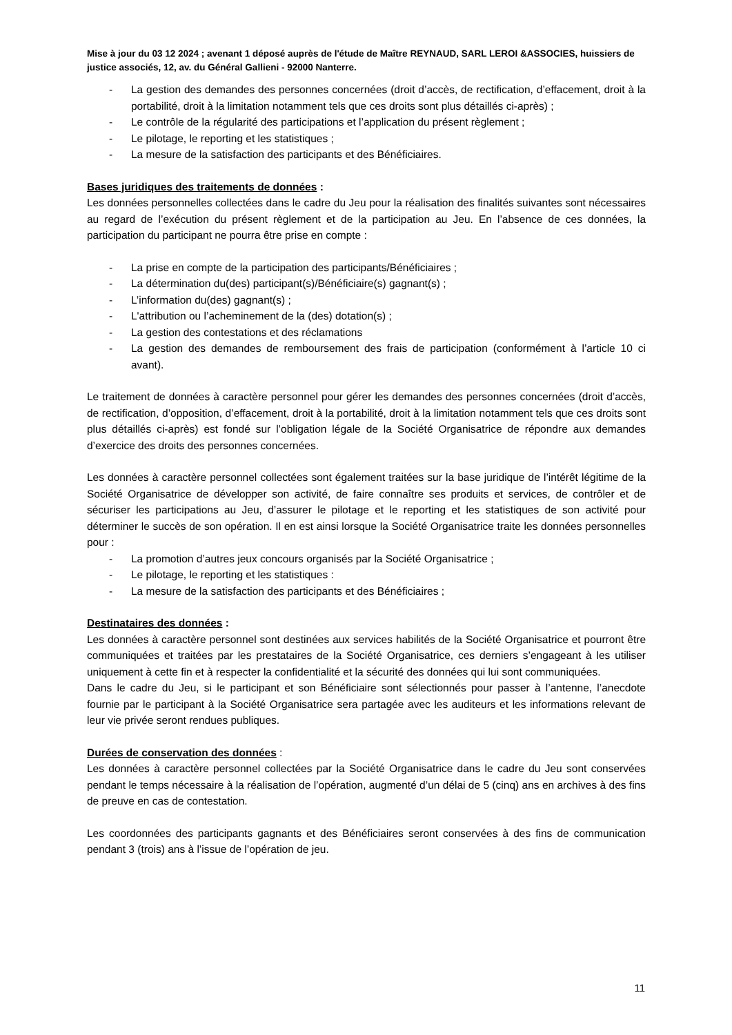Mise à jour du 03 12 2024 ; avenant 1 déposé auprès de l'étude de Maître REYNAUD, SARL LEROI &ASSOCIES, huissiers de justice associés, 12, av. du Général Gallieni - 92000 Nanterre.
- La gestion des demandes des personnes concernées (droit d’accès, de rectification, d’effacement, droit à la portabilité, droit à la limitation notamment tels que ces droits sont plus détaillés ci-après) ;
- Le contrôle de la régularité des participations et l’application du présent règlement ;
- Le pilotage, le reporting et les statistiques ;
- La mesure de la satisfaction des participants et des Bénéficiaires.
Bases juridiques des traitements de données :
Les données personnelles collectées dans le cadre du Jeu pour la réalisation des finalités suivantes sont nécessaires au regard de l’exécution du présent règlement et de la participation au Jeu. En l’absence de ces données, la participation du participant ne pourra être prise en compte :
- La prise en compte de la participation des participants/Bénéficiaires ;
- La détermination du(des) participant(s)/Bénéficiaire(s) gagnant(s) ;
- L’information du(des) gagnant(s) ;
- L'attribution ou l’acheminement de la (des) dotation(s) ;
- La gestion des contestations et des réclamations
- La gestion des demandes de remboursement des frais de participation (conformément à l’article 10 ci avant).
Le traitement de données à caractère personnel pour gérer les demandes des personnes concernées (droit d’accès, de rectification, d’opposition, d’effacement, droit à la portabilité, droit à la limitation notamment tels que ces droits sont plus détaillés ci-après) est fondé sur l’obligation légale de la Société Organisatrice de répondre aux demandes d’exercice des droits des personnes concernées.
Les données à caractère personnel collectées sont également traitées sur la base juridique de l’intérêt légitime de la Société Organisatrice de développer son activité, de faire connaître ses produits et services, de contrôler et de sécuriser les participations au Jeu, d’assurer le pilotage et le reporting et les statistiques de son activité pour déterminer le succès de son opération. Il en est ainsi lorsque la Société Organisatrice traite les données personnelles pour :
- La promotion d’autres jeux concours organisés par la Société Organisatrice ;
- Le pilotage, le reporting et les statistiques :
- La mesure de la satisfaction des participants et des Bénéficiaires ;
Destinataires des données :
Les données à caractère personnel sont destinées aux services habilités de la Société Organisatrice et pourront être communiquées et traitées par les prestataires de la Société Organisatrice, ces derniers s’engageant à les utiliser uniquement à cette fin et à respecter la confidentialité et la sécurité des données qui lui sont communiquées.
Dans le cadre du Jeu, si le participant et son Bénéficiaire sont sélectionnés pour passer à l’antenne, l’anecdote fournie par le participant à la Société Organisatrice sera partagée avec les auditeurs et les informations relevant de leur vie privée seront rendues publiques.
Durées de conservation des données :
Les données à caractère personnel collectées par la Société Organisatrice dans le cadre du Jeu sont conservées pendant le temps nécessaire à la réalisation de l’opération, augmenté d’un délai de 5 (cinq) ans en archives à des fins de preuve en cas de contestation.
Les coordonnées des participants gagnants et des Bénéficiaires seront conservées à des fins de communication pendant 3 (trois) ans à l’issue de l’opération de jeu.
11